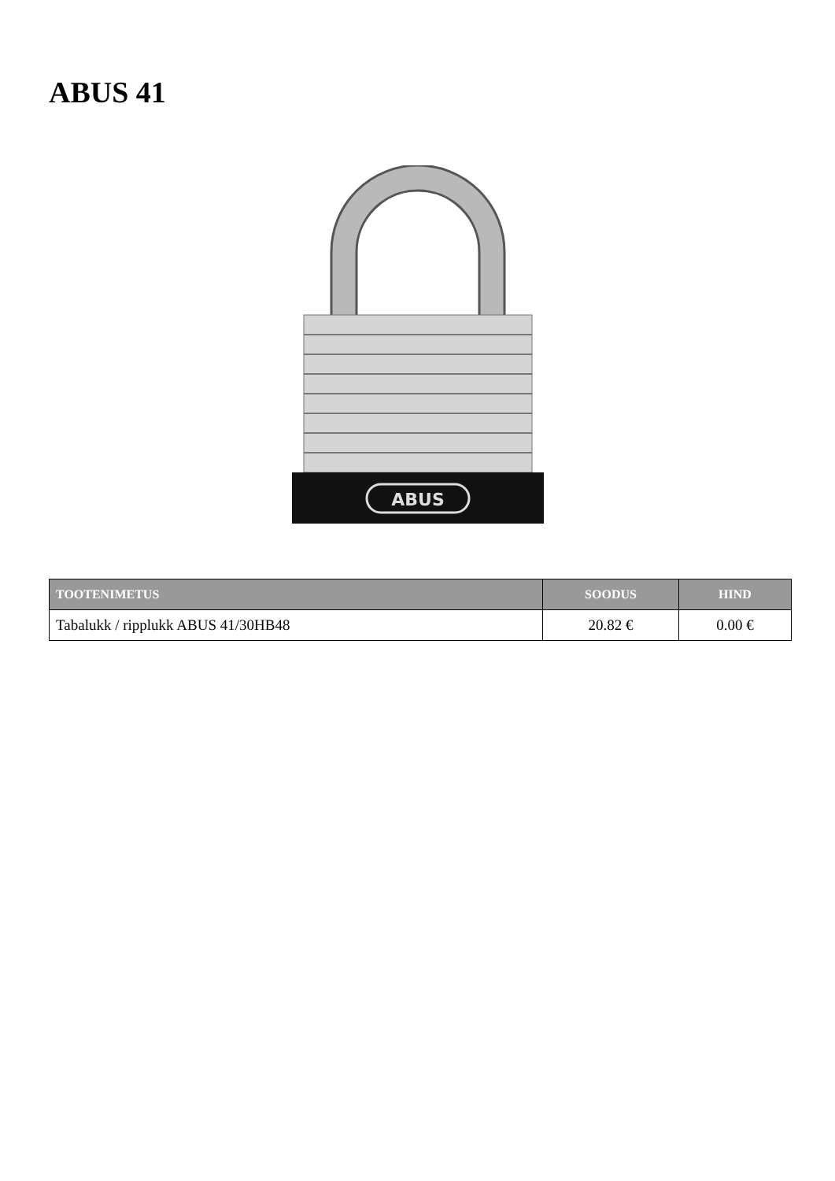ABUS 41
ABUS
| TOOTENIMETUS | SOODUS | HIND |
| --- | --- | --- |
| Tabalukk / ripplukk ABUS 41/30HB48 | 20.82 € | 0.00 € |